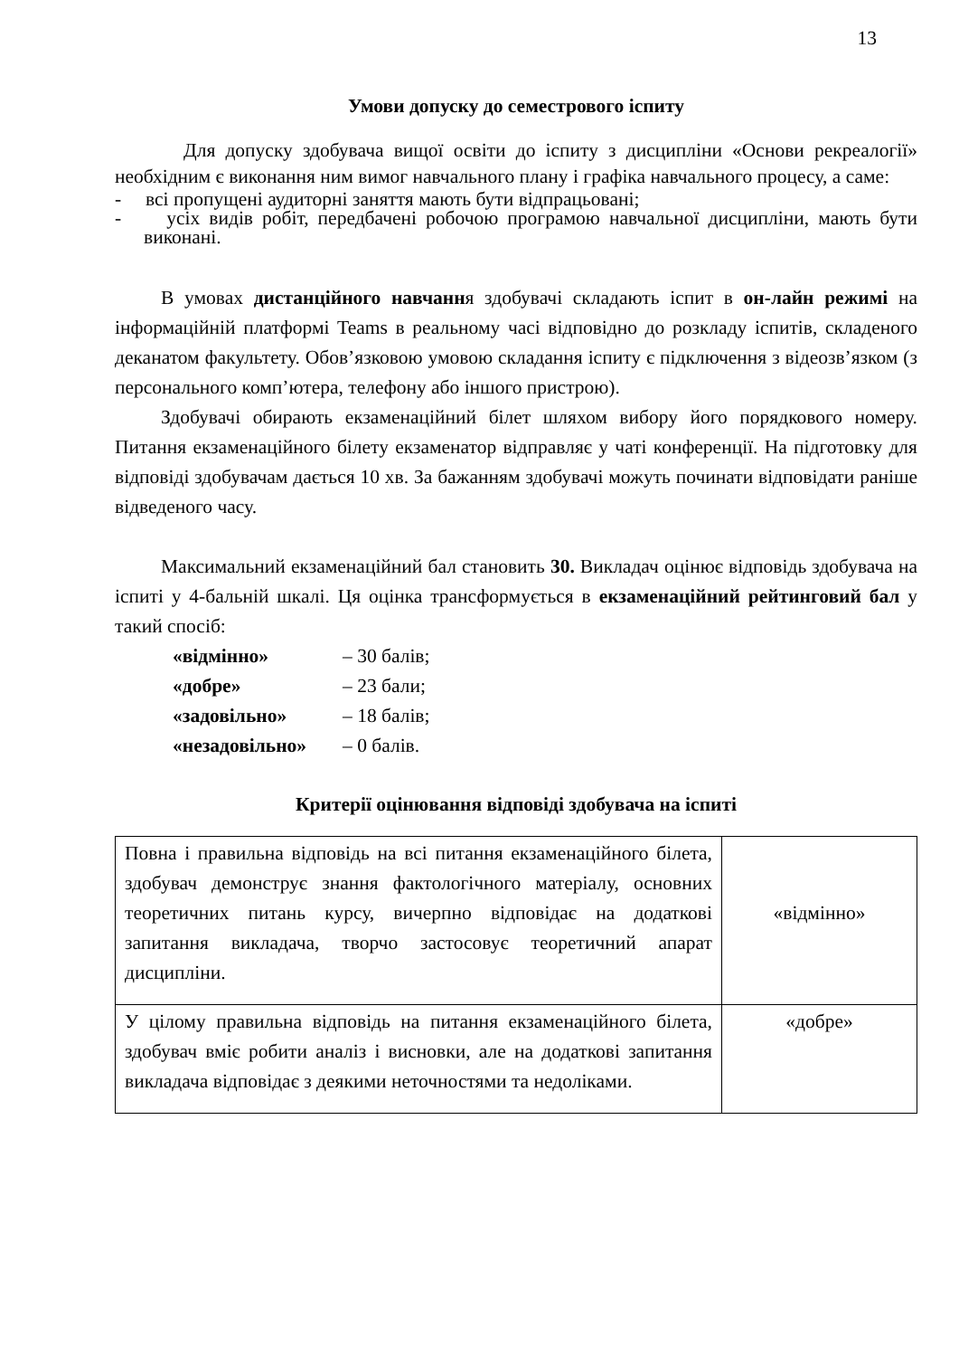13
Умови допуску до семестрового іспиту
Для допуску здобувача вищої освіти до іспиту з дисципліни «Основи рекреалогії» необхідним є виконання ним вимог навчального плану і графіка навчального процесу, а саме:
- всі пропущені аудиторні заняття мають бути відпрацьовані;
- усіх видів робіт, передбачені робочою програмою навчальної дисципліни, мають бути виконані.
В умовах дистанційного навчання здобувачі складають іспит в он-лайн режимі на інформаційній платформі Teams в реальному часі відповідно до розкладу іспитів, складеного деканатом факультету. Обов’язковою умовою складання іспиту є підключення з відеозв’язком (з персонального комп’ютера, телефону або іншого пристрою).
Здобувачі обирають екзаменаційний білет шляхом вибору його порядкового номеру. Питання екзаменаційного білету екзаменатор відправляє у чаті конференції. На підготовку для відповіді здобувачам дається 10 хв. За бажанням здобувачі можуть починати відповідати раніше відведеного часу.
Максимальний екзаменаційний бал становить 30. Викладач оцінює відповідь здобувача на іспиті у 4-бальній шкалі. Ця оцінка трансформується в екзаменаційний рейтинговий бал у такий спосіб:
| «відмінно» | – 30 балів; |
| «добре» | – 23 бали; |
| «задовільно» | – 18 балів; |
| «незадовільно» | – 0 балів. |
Критерії оцінювання відповіді здобувача на іспиті
| Повна і правильна відповідь на всі питання екзаменаційного білета, здобувач демонструє знання фактологічного матеріалу, основних теоретичних питань курсу, вичерпно відповідає на додаткові запитання викладача, творчо застосовує теоретичний апарат дисципліни. | «відмінно» |
| У цілому правильна відповідь на питання екзаменаційного білета, здобувач вміє робити аналіз і висновки, але на додаткові запитання викладача відповідає з деякими неточностями та недоліками. | «добре» |